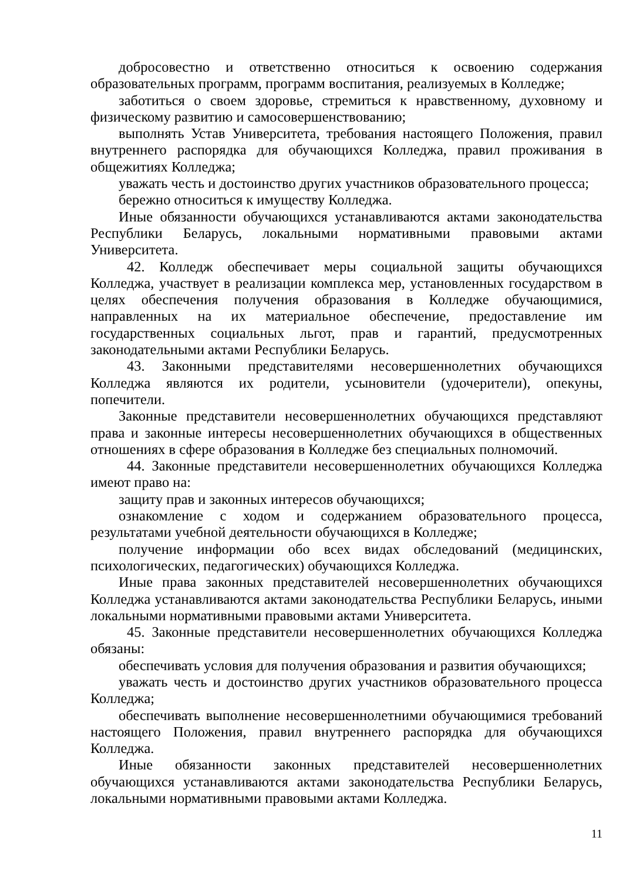добросовестно и ответственно относиться к освоению содержания образовательных программ, программ воспитания, реализуемых в Колледже;
заботиться о своем здоровье, стремиться к нравственному, духовному и физическому развитию и самосовершенствованию;
выполнять Устав Университета, требования настоящего Положения, правил внутреннего распорядка для обучающихся Колледжа, правил проживания в общежитиях Колледжа;
уважать честь и достоинство других участников образовательного процесса;
бережно относиться к имуществу Колледжа.
Иные обязанности обучающихся устанавливаются актами законодательства Республики Беларусь, локальными нормативными правовыми актами Университета.
42. Колледж обеспечивает меры социальной защиты обучающихся Колледжа, участвует в реализации комплекса мер, установленных государством в целях обеспечения получения образования в Колледже обучающимися, направленных на их материальное обеспечение, предоставление им государственных социальных льгот, прав и гарантий, предусмотренных законодательными актами Республики Беларусь.
43. Законными представителями несовершеннолетних обучающихся Колледжа являются их родители, усыновители (удочерители), опекуны, попечители.
Законные представители несовершеннолетних обучающихся представляют права и законные интересы несовершеннолетних обучающихся в общественных отношениях в сфере образования в Колледже без специальных полномочий.
44. Законные представители несовершеннолетних обучающихся Колледжа имеют право на:
защиту прав и законных интересов обучающихся;
ознакомление с ходом и содержанием образовательного процесса, результатами учебной деятельности обучающихся в Колледже;
получение информации обо всех видах обследований (медицинских, психологических, педагогических) обучающихся Колледжа.
Иные права законных представителей несовершеннолетних обучающихся Колледжа устанавливаются актами законодательства Республики Беларусь, иными локальными нормативными правовыми актами Университета.
45. Законные представители несовершеннолетних обучающихся Колледжа обязаны:
обеспечивать условия для получения образования и развития обучающихся;
уважать честь и достоинство других участников образовательного процесса Колледжа;
обеспечивать выполнение несовершеннолетними обучающимися требований настоящего Положения, правил внутреннего распорядка для обучающихся Колледжа.
Иные обязанности законных представителей несовершеннолетних обучающихся устанавливаются актами законодательства Республики Беларусь, локальными нормативными правовыми актами Колледжа.
11